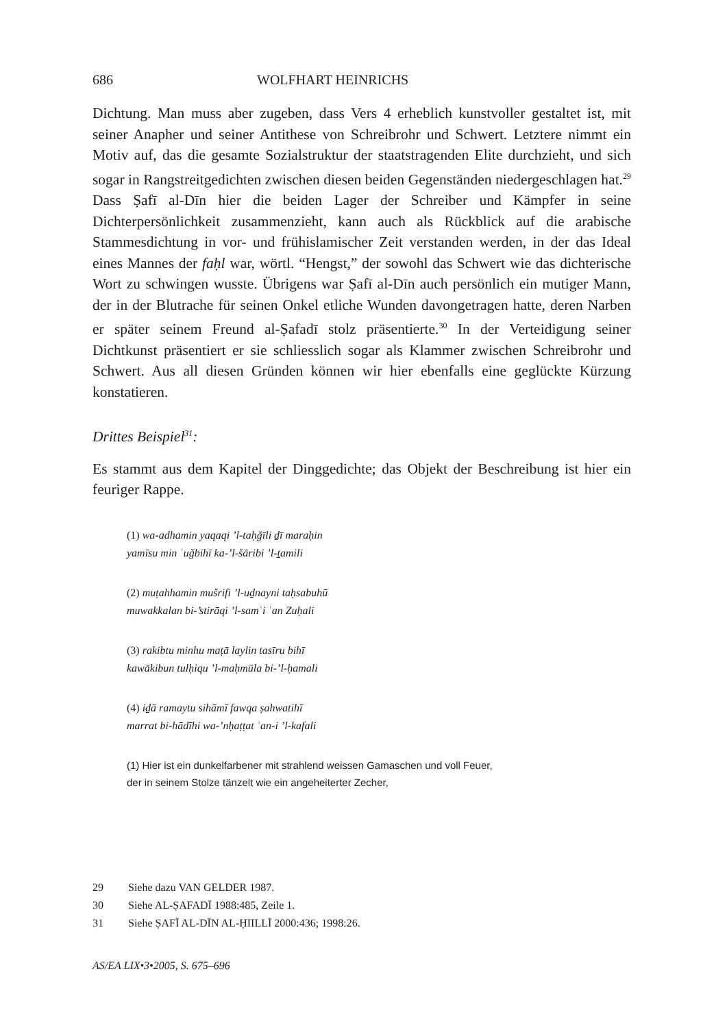686 WOLFHART HEINRICHS
Dichtung. Man muss aber zugeben, dass Vers 4 erheblich kunstvoller gestaltet ist, mit seiner Anapher und seiner Antithese von Schreibrohr und Schwert. Letztere nimmt ein Motiv auf, das die gesamte Sozialstruktur der staatstragenden Elite durchzieht, und sich sogar in Rangstreitgedichten zwischen diesen beiden Gegenständen niedergeschlagen hat.<sup>29</sup> Dass Ṣafī al-Dīn hier die beiden Lager der Schreiber und Kämpfer in seine Dichterpersönlichkeit zusammenzieht, kann auch als Rückblick auf die arabische Stammesdichtung in vor- und frühislamischer Zeit verstanden werden, in der das Ideal eines Mannes der faḥl war, wörtl. “Hengst,” der sowohl das Schwert wie das dichterische Wort zu schwingen wusste. Übrigens war Ṣafī al-Dīn auch persönlich ein mutiger Mann, der in der Blutrache für seinen Onkel etliche Wunden davongetragen hatte, deren Narben er später seinem Freund al-Ṣafadī stolz präsentierte.<sup>30</sup> In der Verteidigung seiner Dichtkunst präsentiert er sie schliesslich sogar als Klammer zwischen Schreibrohr und Schwert. Aus all diesen Gründen können wir hier ebenfalls eine geglückte Kürzung konstatieren.
Drittes Beispiel<sup>31</sup>:
Es stammt aus dem Kapitel der Dinggedichte; das Objekt der Beschreibung ist hier ein feuriger Rappe.
(1) wa-adhamin yaqaqi ’l-taḥǧīli ḏī maraḥin
yamīsu min ʿuǧbihī ka-’l-šāribi ’l-ṯamili
(2) muṭahhamin mušrifi ’l-uḏnayni taḥsabuhū
muwakkalan bi-’stirāqi ’l-samʿi ʿan Zuḥali
(3) rakibtu minhu maṭā laylin tasīru bihī
kawākibun tulḥiqu ’l-maḥmūla bi-’l-ḥamali
(4) iḏā ramaytu sihāmī fawqa ṣahwatihī
marrat bi-hādīhi wa-’nḥaṭṭat ʿan-i ’l-kafali
(1) Hier ist ein dunkelfarbener mit strahlend weissen Gamaschen und voll Feuer,
der in seinem Stolze tänzelt wie ein angeheiterter Zecher,
29 Siehe dazu VAN GELDER 1987.
30 Siehe AL-ṢAFADĪ 1988:485, Zeile 1.
31 Siehe ṢAFĪ AL-DĪN AL-ḤIILLĪ 2000:436; 1998:26.
AS/EA LIX•3•2005, S. 675–696